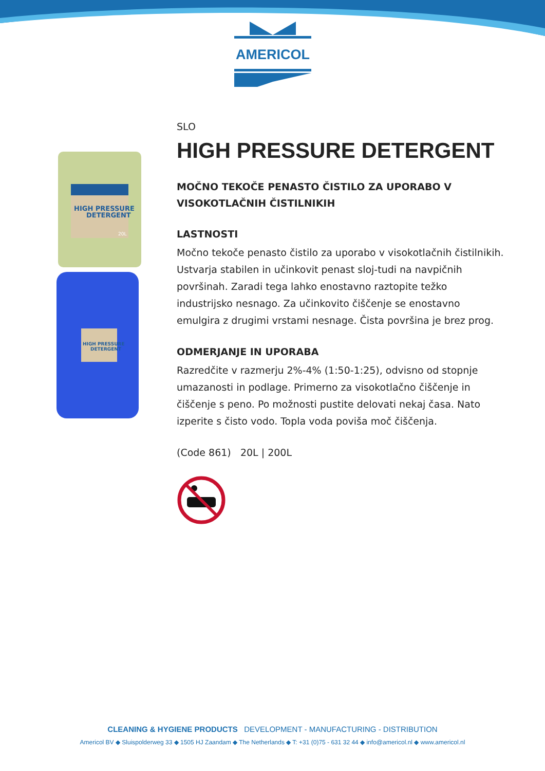AMERICOL
HIGH PRESSURE
DETERGENT
20L
HIGH PRESSURE
DETERGENT
SLO
HIGH PRESSURE DETERGENT
MOČNO TEKOČE PENASTO ČISTILO ZA UPORABO V VISOKOTLAČNIH ČISTILNIKIH
LASTNOSTI
Močno tekoče penasto čistilo za uporabo v visokotlačnih čistilnikih. Ustvarja stabilen in učinkovit penast sloj-tudi na navpičnih površinah. Zaradi tega lahko enostavno raztopite težko industrijsko nesnago. Za učinkovito čiščenje se enostavno emulgira z drugimi vrstami nesnage. Čista površina je brez prog.
ODMERJANJE IN UPORABA
Razredčite v razmerju 2%-4% (1:50-1:25), odvisno od stopnje umazanosti in podlage. Primerno za visokotlačno čiščenje in čiščenje s peno. Po možnosti pustite delovati nekaj časa. Nato izperite s čisto vodo. Topla voda poviša moč čiščenja.
(Code 861) 20L | 200L
CLEANING & HYGIENE PRODUCTS DEVELOPMENT - MANUFACTURING - DISTRIBUTION
Americol BV ◆ Sluispolderweg 33 ◆ 1505 HJ Zaandam ◆ The Netherlands ◆ T: +31 (0)75 - 631 32 44 ◆ info@americol.nl ◆ www.americol.nl